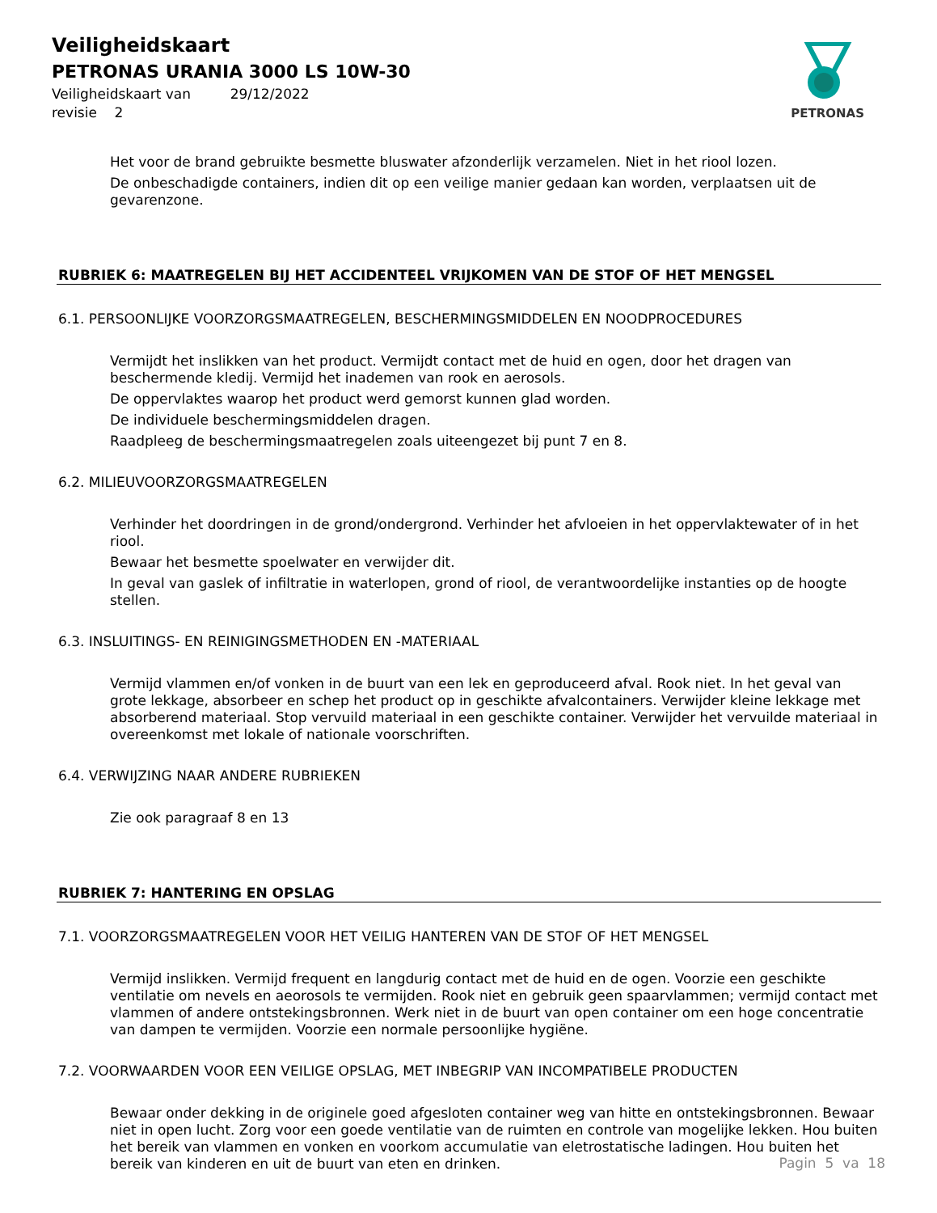Veiligheidskaart
PETRONAS URANIA 3000 LS 10W-30
Veiligheidskaart van 29/12/2022
revisie 2
PETRONAS
Het voor de brand gebruikte besmette bluswater afzonderlijk verzamelen. Niet in het riool lozen.
De onbeschadigde containers, indien dit op een veilige manier gedaan kan worden, verplaatsen uit de gevarenzone.
RUBRIEK 6: MAATREGELEN BIJ HET ACCIDENTEEL VRIJKOMEN VAN DE STOF OF HET MENGSEL
6.1. PERSOONLIJKE VOORZORGSMAATREGELEN, BESCHERMINGSMIDDELEN EN NOODPROCEDURES
Vermijdt het inslikken van het product. Vermijdt contact met de huid en ogen, door het dragen van beschermende kledij. Vermijd het inademen van rook en aerosols.
De oppervlaktes waarop het product werd gemorst kunnen glad worden.
De individuele beschermingsmiddelen dragen.
Raadpleeg de beschermingsmaatregelen zoals uiteengezet bij punt 7 en 8.
6.2. MILIEUVOORZORGSMAATREGELEN
Verhinder het doordringen in de grond/ondergrond. Verhinder het afvloeien in het oppervlaktewater of in het riool.
Bewaar het besmette spoelwater en verwijder dit.
In geval van gaslek of infiltratie in waterlopen, grond of riool, de verantwoordelijke instanties op de hoogte stellen.
6.3. INSLUITINGS- EN REINIGINGSMETHODEN EN -MATERIAAL
Vermijd vlammen en/of vonken in de buurt van een lek en geproduceerd afval. Rook niet. In het geval van grote lekkage, absorbeer en schep het product op in geschikte afvalcontainers. Verwijder kleine lekkage met absorberend materiaal. Stop vervuild materiaal in een geschikte container. Verwijder het vervuilde materiaal in overeenkomst met lokale of nationale voorschriften.
6.4. VERWIJZING NAAR ANDERE RUBRIEKEN
Zie ook paragraaf 8 en 13
RUBRIEK 7: HANTERING EN OPSLAG
7.1. VOORZORGSMAATREGELEN VOOR HET VEILIG HANTEREN VAN DE STOF OF HET MENGSEL
Vermijd inslikken. Vermijd frequent en langdurig contact met de huid en de ogen. Voorzie een geschikte ventilatie om nevels en aeorosols te vermijden. Rook niet en gebruik geen spaarvlammen; vermijd contact met vlammen of andere ontstekingsbronnen. Werk niet in de buurt van open container om een hoge concentratie van dampen te vermijden. Voorzie een normale persoonlijke hygiëne.
7.2. VOORWAARDEN VOOR EEN VEILIGE OPSLAG, MET INBEGRIP VAN INCOMPATIBELE PRODUCTEN
Bewaar onder dekking in de originele goed afgesloten container weg van hitte en ontstekingsbronnen. Bewaar niet in open lucht. Zorg voor een goede ventilatie van de ruimten en controle van mogelijke lekken. Hou buiten het bereik van vlammen en vonken en voorkom accumulatie van eletrostatische ladingen. Hou buiten het bereik van kinderen en uit de buurt van eten en drinken.
Pagin 5 va 18